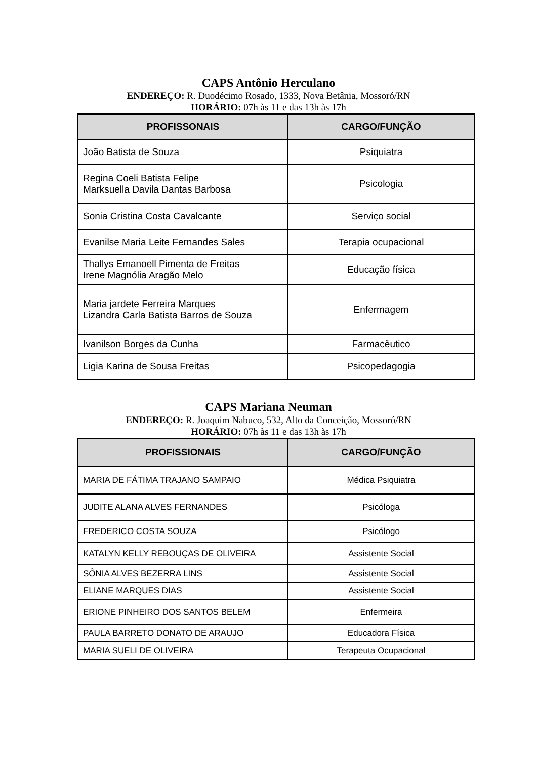CAPS Antônio Herculano
ENDEREÇO: R. Duodécimo Rosado, 1333, Nova Betânia, Mossoró/RN
HORÁRIO: 07h às 11 e das 13h às 17h
| PROFISSONAIS | CARGO/FUNÇÃO |
| --- | --- |
| João Batista de Souza | Psiquiatra |
| Regina Coeli Batista Felipe Marksuella Davila Dantas Barbosa | Psicologia |
| Sonia Cristina Costa Cavalcante | Serviço social |
| Evanilse Maria Leite Fernandes Sales | Terapia ocupacional |
| Thallys Emanoell Pimenta de Freitas Irene Magnólia Aragão Melo | Educação física |
| Maria jardete Ferreira Marques Lizandra Carla Batista Barros de Souza | Enfermagem |
| Ivanilson Borges da Cunha | Farmacêutico |
| Ligia Karina de Sousa Freitas | Psicopedagogia |
CAPS Mariana Neuman
ENDEREÇO: R. Joaquim Nabuco, 532, Alto da Conceição, Mossoró/RN
HORÁRIO: 07h às 11 e das 13h às 17h
| PROFISSIONAIS | CARGO/FUNÇÃO |
| --- | --- |
| MARIA DE FÁTIMA TRAJANO SAMPAIO | Médica Psiquiatra |
| JUDITE ALANA ALVES FERNANDES | Psicóloga |
| FREDERICO COSTA SOUZA | Psicólogo |
| KATALYN KELLY REBOUÇAS DE OLIVEIRA | Assistente Social |
| SÔNIA ALVES BEZERRA LINS | Assistente Social |
| ELIANE MARQUES DIAS | Assistente Social |
| ERIONE PINHEIRO DOS SANTOS BELEM | Enfermeira |
| PAULA BARRETO DONATO DE ARAUJO | Educadora Física |
| MARIA SUELI DE OLIVEIRA | Terapeuta Ocupacional |